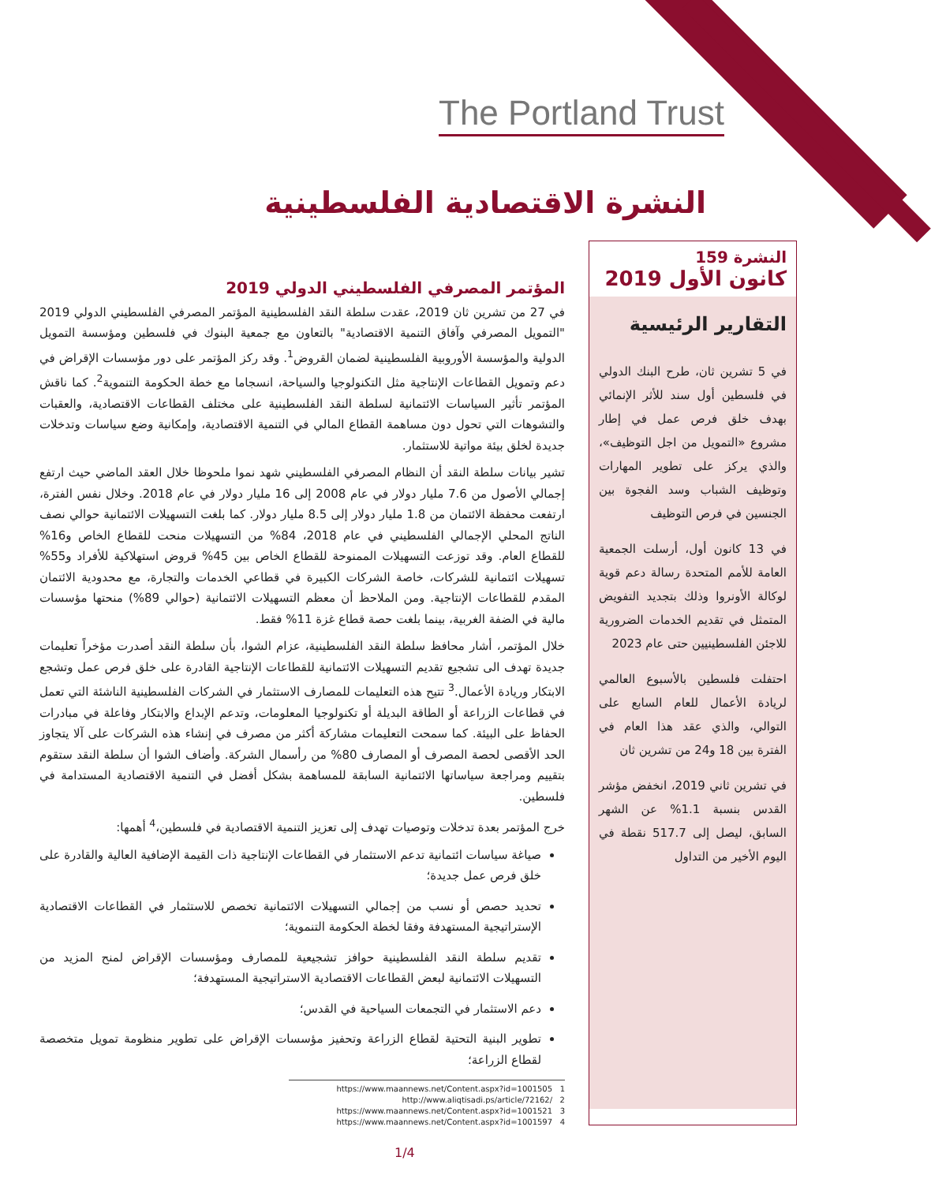The Portland Trust
النشرة الاقتصادية الفلسطينية
النشرة 159
كانون الأول 2019
التقارير الرئيسية
في 5 تشرين ثان، طرح البنك الدولي في فلسطين أول سند للأثر الإنمائي بهدف خلق فرص عمل في إطار مشروع «التمويل من اجل التوظيف»، والذي يركز على تطوير المهارات وتوظيف الشباب وسد الفجوة بين الجنسين في فرص التوظيف
في 13 كانون أول، أرسلت الجمعية العامة للأمم المتحدة رسالة دعم قوية لوكالة الأونروا وذلك بتجديد التفويض المتمثل في تقديم الخدمات الضرورية للاجئن الفلسطينيين حتى عام 2023
احتفلت فلسطين بالأسبوع العالمي لريادة الأعمال للعام السابع على التوالي، والذي عقد هذا العام في الفترة بين 18 و24 من تشرين ثان
في تشرين ثاني 2019، انخفض مؤشر القدس بنسبة 1.1% عن الشهر السابق، ليصل إلى 517.7 نقطة في اليوم الأخير من التداول
المؤتمر المصرفي الفلسطيني الدولي 2019
في 27 من تشرين ثان 2019، عقدت سلطة النقد الفلسطينية المؤتمر المصرفي الفلسطيني الدولي 2019 "التمويل المصرفي وآفاق التنمية الاقتصادية" بالتعاون مع جمعية البنوك في فلسطين ومؤسسة التمويل الدولية والمؤسسة الأوروبية الفلسطينية لضمان القروض<sup>1</sup>. وقد ركز المؤتمر على دور مؤسسات الإقراض في دعم وتمويل القطاعات الإنتاجية مثل التكنولوجيا والسياحة، انسجاما مع خطة الحكومة التنموية<sup>2</sup>. كما ناقش المؤتمر تأثير السياسات الائتمانية لسلطة النقد الفلسطينية على مختلف القطاعات الاقتصادية، والعقبات والتشوهات التي تحول دون مساهمة القطاع المالي في التنمية الاقتصادية، وإمكانية وضع سياسات وتدخلات جديدة لخلق بيئة مواتية للاستثمار.
تشير بيانات سلطة النقد أن النظام المصرفي الفلسطيني شهد نموا ملحوظا خلال العقد الماضي حيث ارتفع إجمالي الأصول من 7.6 مليار دولار في عام 2008 إلى 16 مليار دولار في عام 2018. وخلال نفس الفترة، ارتفعت محفظة الائتمان من 1.8 مليار دولار إلى 8.5 مليار دولار. كما بلغت التسهيلات الائتمانية حوالي نصف الناتج المحلي الإجمالي الفلسطيني في عام 2018، 84% من التسهيلات منحت للقطاع الخاص و16% للقطاع العام. وقد توزعت التسهيلات الممنوحة للقطاع الخاص بين 45% قروض استهلاكية للأفراد و55% تسهيلات ائتمانية للشركات، خاصة الشركات الكبيرة في قطاعي الخدمات والتجارة، مع محدودية الائتمان المقدم للقطاعات الإنتاجية. ومن الملاحظ أن معظم التسهيلات الائتمانية (حوالي 89%) منحتها مؤسسات مالية في الضفة الغربية، بينما بلغت حصة قطاع غزة 11% فقط.
خلال المؤتمر، أشار محافظ سلطة النقد الفلسطينية، عزام الشوا، بأن سلطة النقد أصدرت مؤخراً تعليمات جديدة تهدف الى تشجيع تقديم التسهيلات الائتمانية للقطاعات الإنتاجية القادرة على خلق فرص عمل وتشجع الابتكار وريادة الأعمال.<sup>3</sup> تتيح هذه التعليمات للمصارف الاستثمار في الشركات الفلسطينية الناشئة التي تعمل في قطاعات الزراعة أو الطاقة البديلة أو تكنولوجيا المعلومات، وتدعم الإبداع والابتكار وفاعلة في مبادرات الحفاظ على البيئة. كما سمحت التعليمات مشاركة أكثر من مصرف في إنشاء هذه الشركات على آلا يتجاوز الحد الأقصى لحصة المصرف أو المصارف 80% من رأسمال الشركة. وأضاف الشوا أن سلطة النقد ستقوم بتقييم ومراجعة سياساتها الائتمانية السابقة للمساهمة بشكل أفضل في التنمية الاقتصادية المستدامة في فلسطين.
خرج المؤتمر بعدة تدخلات وتوصيات تهدف إلى تعزيز التنمية الاقتصادية في فلسطين،<sup>4</sup> أهمها:
صياغة سياسات ائتمانية تدعم الاستثمار في القطاعات الإنتاجية ذات القيمة الإضافية العالية والقادرة على خلق فرص عمل جديدة؛
تحديد حصص أو نسب من إجمالي التسهيلات الائتمانية تخصص للاستثمار في القطاعات الاقتصادية الإستراتيجية المستهدفة وفقا لخطة الحكومة التنموية؛
تقديم سلطة النقد الفلسطينية حوافز تشجيعية للمصارف ومؤسسات الإقراض لمنح المزيد من التسهيلات الائتمانية لبعض القطاعات الاقتصادية الاستراتيجية المستهدفة؛
دعم الاستثمار في التجمعات السياحية في القدس؛
تطوير البنية التحتية لقطاع الزراعة وتحفيز مؤسسات الإقراض على تطوير منظومة تمويل متخصصة لقطاع الزراعة؛
https://www.maannews.net/Content.aspx?id=1001505 1
http://www.aliqtisadi.ps/article/72162/ 2
https://www.maannews.net/Content.aspx?id=1001521 3
https://www.maannews.net/Content.aspx?id=1001597 4
1/4